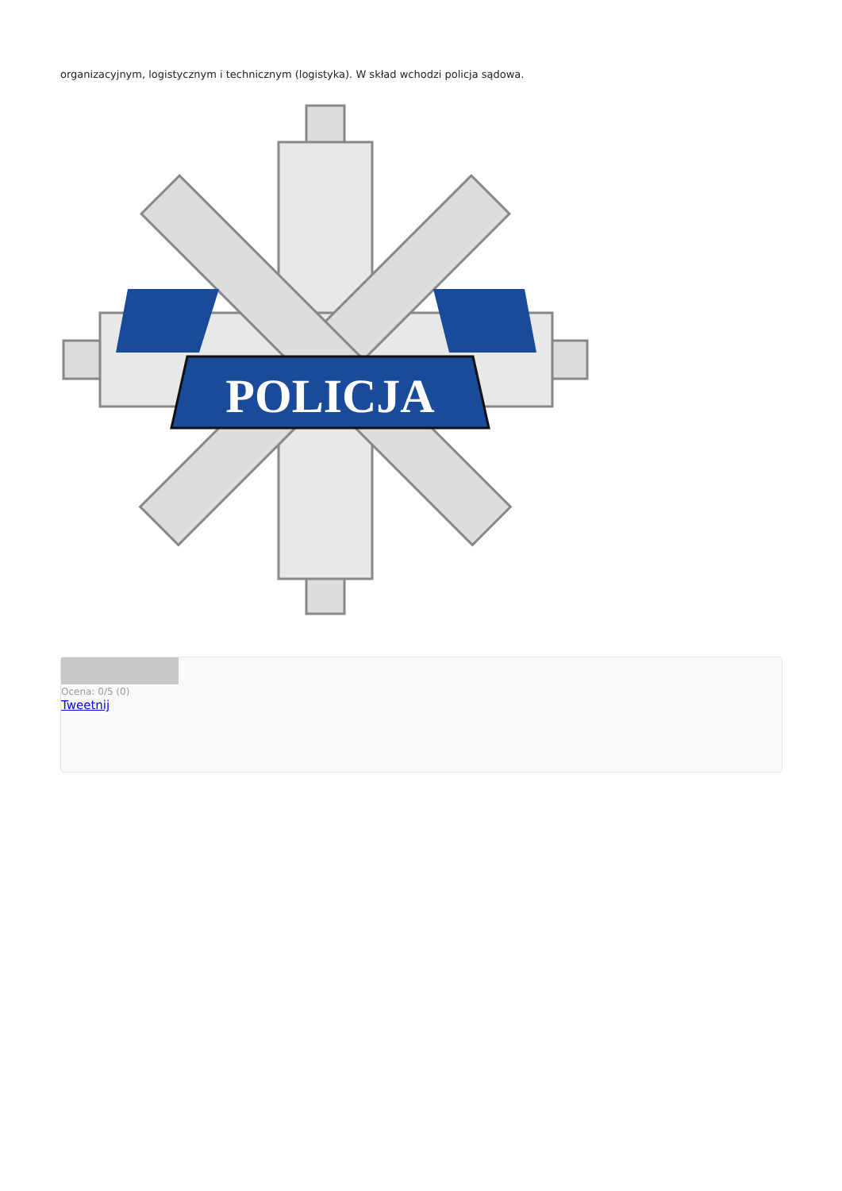organizacyjnym, logistycznym i technicznym (logistyka). W skład wchodzi policja sądowa.
POLICJA
Ocena: 0/5 (0)
Tweetnij